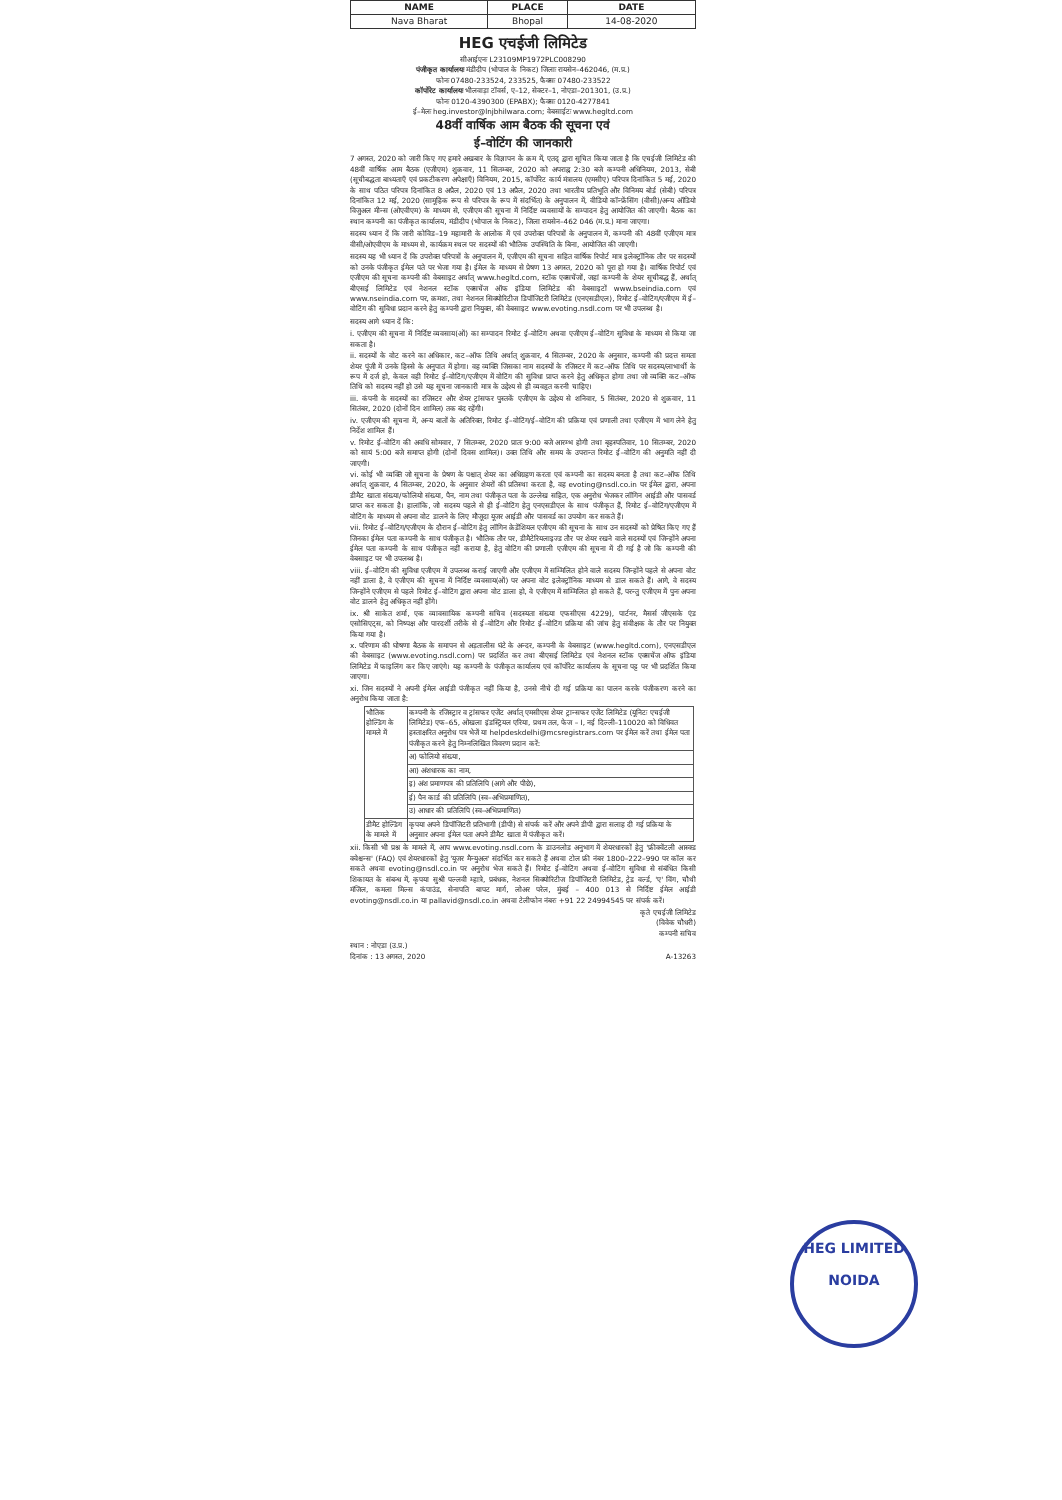| NAME | PLACE | DATE |
| --- | --- | --- |
| Nava Bharat | Bhopal | 14-08-2020 |
HEG एचईजी लिमिटेड
सीआईएनः L23109MP1972PLC008290
पंजीकृत कार्यालयः मंडीदीप (भोपाल के निकट) जिलाः रायसेन–462046, (म.प्र.)
फोनः 07480-233524, 233525, फैक्सः 07480-233522
कॉर्पोरेट कार्यालयः भीलवाड़ा टॉवर्स, ए–12, सेक्टर–1, नोएडा–201301, (उ.प्र.)
फोनः 0120-4390300 (EPABX); फैक्सः 0120-4277841
ई–मेलः heg.investor@lnjbhilwara.com; वेबसाईटः www.hegltd.com
48वीं वार्षिक आम बैठक की सूचना एवं
ई–वोटिंग की जानकारी
7 अगस्त, 2020 को जारी किए गए हमारे अखबार के विज्ञापन के क्रम में, एतद् द्वारा सूचित किया जाता है कि एचईजी लिमिटेड की 48वीं वार्षिक आम बैठक (एजीएम) शुक्रवार, 11 सितम्बर, 2020 को अपराह्न 2:30 बजे कम्पनी अधिनियम, 2013, सेबी (सूचीबद्धता बाध्यताएँ एवं प्रकटीकरण अपेक्षाएँ) विनियम, 2015, कॉर्पोरेट कार्य मंत्रालय (एमसीए) परिपत्र दिनांकित 5 मई, 2020 के साथ पठित परिपत्र दिनांकित 8 अप्रैल, 2020 एवं 13 अप्रैल, 2020 तथा भारतीय प्रतिभूति और विनिमय बोर्ड (सेबी) परिपत्र दिनांकित 12 मई, 2020 (सामूहिक रूप से परिपत्र के रूप में संदर्भित) के अनुपालन में, वीडियो कॉन्फ्रेंसिंग (वीसी)/अन्य ऑडियो विजुअल मीन्स (ओएवीएम) के माध्यम से, एजीएम की सूचना में निर्दिष्ट व्यवसायों के सम्पादन हेतु आयोजित की जाएगी। बैठक का स्थान कम्पनी का पंजीकृत कार्यालय, मंडीदीप (भोपाल के निकट), जिला रायसेन–462 046 (म.प्र.) माना जाएगा।
सदस्य ध्यान दें कि जारी कोविड–19 महामारी के आलोक में एवं उपरोक्त परिपत्रों के अनुपालन में, कम्पनी की 48वीं एजीएम मात्र वीसी/ओएवीएम के माध्यम से, कार्यक्रम स्थल पर सदस्यों की भौतिक उपस्थिति के बिना, आयोजित की जाएगी।
सदस्य यह भी ध्यान दें कि उपरोक्त परिपत्रों के अनुपालन में, एजीएम की सूचना सहित वार्षिक रिपोर्ट मात्र इलेक्ट्रॉनिक तौर पर सदस्यों को उनके पंजीकृत ईमेल पते पर भेजा गया है। ईमेल के माध्यम से प्रेषण 13 अगस्त, 2020 को पूरा हो गया है। वार्षिक रिपोर्ट एवं एजीएम की सूचना कम्पनी की वेबसाइट अर्थात् www.hegltd.com, स्टॉक एक्सचेंजों, जहां कम्पनी के शेयर सूचीबद्ध हैं, अर्थात् बीएसई लिमिटेड एवं नेशनल स्टॉक एक्सचेंज ऑफ इंडिया लिमिटेड की वेबसाइटों www.bseindia.com एवं www.nseindia.com पर, क्रमशः, तथा नेशनल सिक्योरिटीज डिपॉजिटरी लिमिटेड (एनएसडीएल), रिमोट ई–वोटिंग/एजीएम में ई–वोटिंग की सुविधा प्रदान करने हेतु कम्पनी द्वारा नियुक्त, की वेबसाइट www.evoting.nsdl.com पर भी उपलब्ध है।
सदस्य आगे ध्यान दें कि:
i. एजीएम की सूचना में निर्दिष्ट व्यवसाय(ओं) का सम्पादन रिमोट ई–वोटिंग अथवा एजीएम ई–वोटिंग सुविधा के माध्यम से किया जा सकता है।
ii. सदस्यों के वोट करने का अधिकार, कट–ऑफ तिथि अर्थात् शुक्रवार, 4 सितम्बर, 2020 के अनुसार, कम्पनी की प्रदत्त समता शेयर पूंजी में उनके हिस्से के अनुपात में होगा। वह व्यक्ति जिसका नाम सदस्यों के रजिस्टर में कट–ऑफ तिथि पर सदस्य/लाभार्थी के रूप में दर्ज हो, केवल वही रिमोट ई–वोटिंग/एजीएम में वोटिंग की सुविधा प्राप्त करने हेतु अधिकृत होगा तथा जो व्यक्ति कट–ऑफ तिथि को सदस्य नहीं हो उसे यह सूचना जानकारी मात्र के उद्देश्य से ही व्यवहृत करनी चाहिए।
iii. कंपनी के सदस्यों का रजिस्टर और शेयर ट्रांसफर पुस्तकें एजीएम के उद्देश्य से शनिवार, 5 सितंबर, 2020 से शुक्रवार, 11 सितंबर, 2020 (दोनों दिन शामिल) तक बंद रहेंगी।
iv. एजीएम की सूचना में, अन्य बातों के अतिरिक्त, रिमोट ई–वोटिंग/ई–वोटिंग की प्रक्रिया एवं प्रणाली तथा एजीएम में भाग लेने हेतु निर्देश शामिल हैं।
v. रिमोट ई–वोटिंग की अवधि सोमवार, 7 सितम्बर, 2020 प्रातः 9:00 बजे आरम्भ होगी तथा बृहस्पतिवार, 10 सितम्बर, 2020 को सायं 5:00 बजे समाप्त होगी (दोनों दिवस शामिल)। उक्त तिथि और समय के उपरान्त रिमोट ई–वोटिंग की अनुमति नहीं दी जाएगी।
vi. कोई भी व्यक्ति जो सूचना के प्रेषण के पश्चात् शेयर का अधिग्रहण करता एवं कम्पनी का सदस्य बनता है तथा कट–ऑफ तिथि अर्थात् शुक्रवार, 4 सितम्बर, 2020, के अनुसार शेयरों की प्रतिस्था करता है, वह evoting@nsdl.co.in पर ईमेल द्वारा, अपना डीमैट खाता संख्या/फोलियो संख्या, पैन, नाम तथा पंजीकृत पता के उल्लेख सहित, एक अनुरोध भेजकर लॉगिन आईडी और पासवर्ड प्राप्त कर सकता है। हालांकि, जो सदस्य पहले से ही ई–वोटिंग हेतु एनएसडीएल के साथ पंजीकृत हैं, रिमोट ई–वोटिंग/एजीएम में वोटिंग के माध्यम से अपना वोट डालने के लिए मौजूदा यूजर आईडी और पासवर्ड का उपयोग कर सकते हैं।
vii. रिमोट ई–वोटिंग/एजीएम के दौरान ई–वोटिंग हेतु लॉगिन क्रेडेंशियल एजीएम की सूचना के साथ उन सदस्यों को प्रेषित किए गए हैं जिनका ईमेल पता कम्पनी के साथ पंजीकृत है। भौतिक तौर पर, डीमैटेरियलाइज्ड तौर पर शेयर रखने वाले सदस्यों एवं जिन्होंने अपना ईमेल पता कम्पनी के साथ पंजीकृत नहीं कराया है, हेतु वोटिंग की प्रणाली एजीएम की सूचना में दी गई है जो कि कम्पनी की वेबसाइट पर भी उपलब्ध है।
viii. ई–वोटिंग की सुविधा एजीएम में उपलब्ध कराई जाएगी और एजीएम में सम्मिलित होने वाले सदस्य जिन्होंने पहले से अपना वोट नहीं डाला है, वे एजीएम की सूचना में निर्दिष्ट व्यवसाय(ओं) पर अपना वोट इलेक्ट्रॉनिक माध्यम से डाल सकते हैं। आगे, वे सदस्य जिन्होंने एजीएम से पहले रिमोट ई–वोटिंग द्वारा अपना वोट डाला हो, वे एजीएम में सम्मिलित हो सकते हैं, परन्तु एजीएम में पुनः अपना वोट डालने हेतु अधिकृत नहीं होंगे।
ix. श्री साकेत शर्मा, एक व्यावसायिक कम्पनी सचिव (सदस्यता संख्या एफसीएस 4229), पार्टनर, मैसर्स जीएसके एंड एसोसिएट्स, को निष्पक्ष और पारदर्शी तरीके से ई–वोटिंग और रिमोट ई–वोटिंग प्रक्रिया की जांच हेतु संवीक्षक के तौर पर नियुक्त किया गया है।
x. परिणाम की घोषणा बैठक के समापन से अड़तालीस घंटे के अन्दर, कम्पनी के वेबसाइट (www.hegltd.com), एनएसडीएल की वेबसाइट (www.evoting.nsdl.com) पर प्रदर्शित कर तथा बीएसई लिमिटेड एवं नेशनल स्टॉक एक्सचेंज ऑफ इंडिया लिमिटेड में फाइलिंग कर किए जाएंगे। यह कम्पनी के पंजीकृत कार्यालय एवं कॉर्पोरेट कार्यालय के सूचना पट्ट पर भी प्रदर्शित किया जाएगा।
xi. जिन सदस्यों ने अपनी ईमेल आईडी पंजीकृत नहीं किया है, उनसे नीचे दी गई प्रक्रिया का पालन करके पंजीकरण करने का अनुरोध किया जाता है:
| भौतिक होल्डिंग के मामले में | कम्पनी के रजिस्ट्रार व ट्रांसफर एजेंट अर्थात् एमसीएस शेयर ट्रान्सफर एजेंट लिमिटेड (यूनिटः एचईजी लिमिटेड) एफ–65, ओखला इंडस्ट्रियल एरिया, प्रथम तल, फेज – I, नई दिल्ली–110020 को विधिवत हस्ताक्षरित अनुरोध पत्र भेजें या helpdeskdelhi@mcsregistrars.com पर ईमेल करें तथा ईमेल पता पंजीकृत करने हेतु निम्नलिखित विवरण प्रदान करें: |
| | अ) फोलियो संख्या, |
| | आ) अंशधारक का नाम, |
| | इ) अंश प्रमाणपत्र की प्रतिलिपि (आगे और पीछे), |
| | ई) पैन कार्ड की प्रतिलिपि (स्व–अभिप्रमाणित), |
| | उ) आधार की प्रतिलिपि (स्व–अभिप्रमाणित) |
| डीमैट होल्डिंग के मामले में | कृपया अपने डिपॉजिटरी प्रतिभागी (डीपी) से संपर्क करें और अपने डीपी द्वारा सलाह दी गई प्रक्रिया के अनुसार अपना ईमेल पता अपने डीमैट खाता में पंजीकृत करें। |
xii. किसी भी प्रश्न के मामले में, आप www.evoting.nsdl.com के डाउनलोड अनुभाग में शेयरधारकों हेतु 'फ्रीक्वेंटली आस्क्ड क्वेश्चन्स' (FAQ) एवं शेयरधारकों हेतु 'यूजर मैन्युअल' संदर्भित कर सकते हैं अथवा टोल फ्री नंबर 1800–222–990 पर कॉल कर सकते अथवा evoting@nsdl.co.in पर अनुरोध भेज सकते हैं। रिमोट ई–वोटिंग अथवा ई–वोटिंग सुविधा से संबंधित किसी शिकायत के संबन्ध में, कृपया सुश्री पल्लवी म्हात्रे, प्रबंधक, नेशनल सिक्योरिटीज डिपॉजिटरी लिमिटेड, ट्रेड वर्ल्ड, 'ए' विंग, चौथी मंजिल, कमला मिल्स कंपाउंड, सेनापति बापट मार्ग, लोअर परेल, मुंबई – 400 013 से निर्दिष्ट ईमेल आईडी evoting@nsdl.co.in या pallavid@nsdl.co.in अथवा टेलीफोन नंबरः +91 22 24994545 पर संपर्क करें।
कृते एचईजी लिमिटेड
(विवेक चौधरी)
कम्पनी सचिव
स्थान : नोएडा (उ.प्र.)
दिनांक : 13 अगस्त, 2020 A-13263
HEG LIMITED
NOIDA